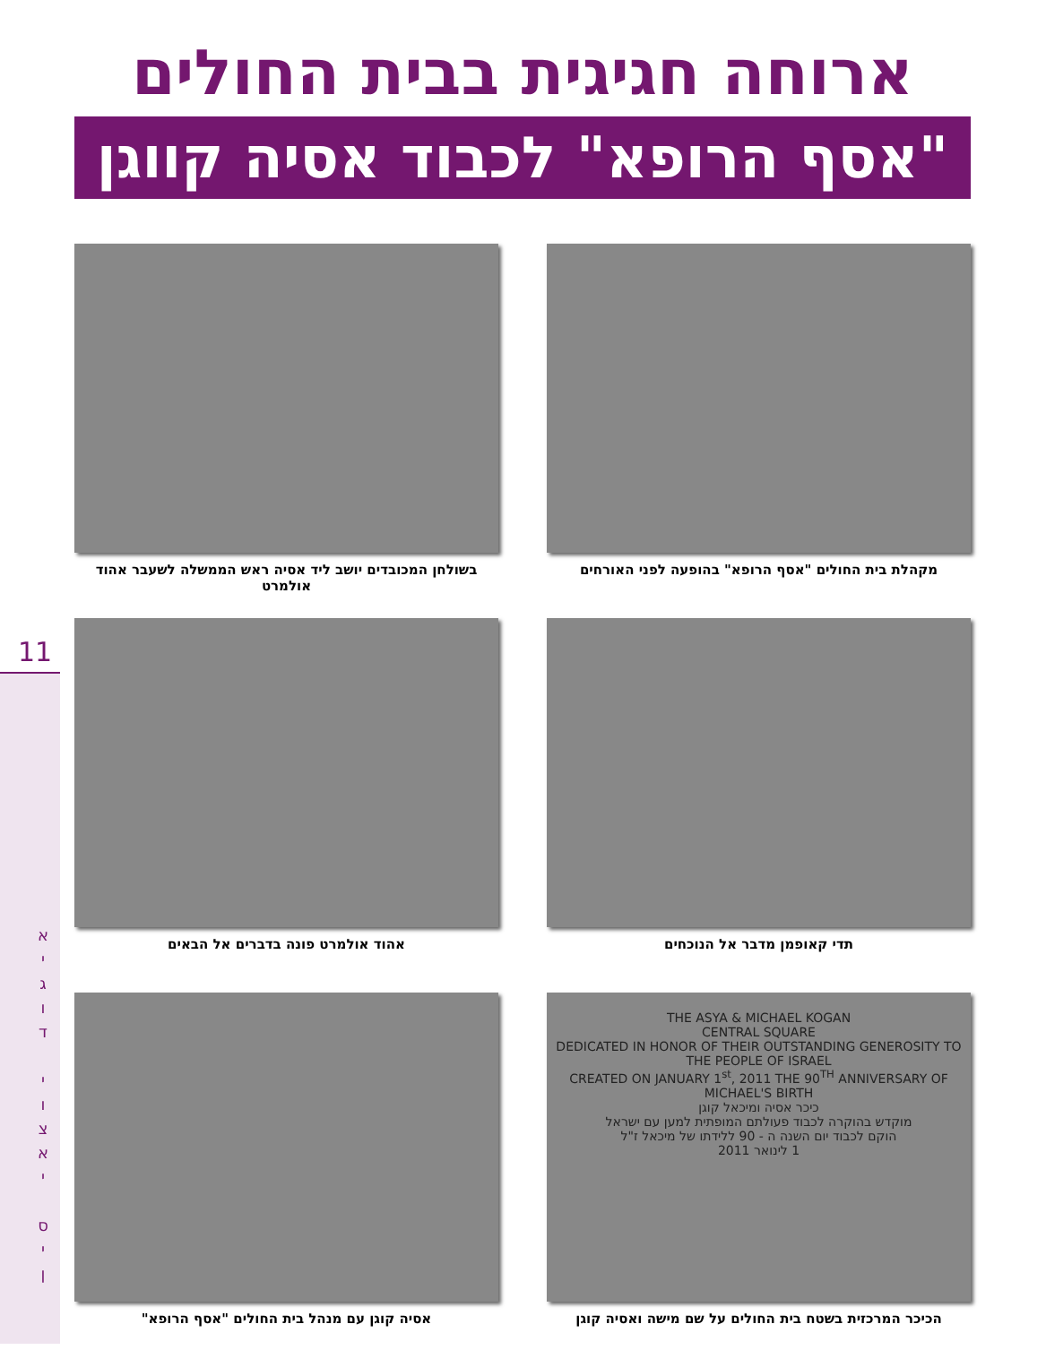ארוחה חגיגית בבית החולים
"אסף הרופא" לכבוד אסיה קווגן
מקהלת בית החולים "אסף הרופא" בהופעה לפני האורחים
בשולחן המכובדים יושב ליד אסיה ראש הממשלה לשעבר אהוד אולמרט
תדי קאופמן מדבר אל הנוכחים
אהוד אולמרט פונה בדברים אל הבאים
THE ASYA & MICHAEL KOGAN
CENTRAL SQUARE
DEDICATED IN HONOR OF THEIR OUTSTANDING GENEROSITY TO THE PEOPLE OF ISRAEL
CREATED ON JANUARY 1<sup>st</sup>, 2011 THE 90<sup>TH</sup> ANNIVERSARY OF MICHAEL'S BIRTH
כיכר אסיה ומיכאל קוגן
מוקדש בהוקרה לכבוד פעולתם המופתית למען עם ישראל
הוקם לכבוד יום השנה ה - 90 ללידתו של מיכאל ז"ל
1 לינואר 2011
הכיכר המרכזית בשטח בית החולים על שם מישה ואסיה קוגן
אסיה קוגן עם מנהל בית החולים "אסף הרופא"
11
א
י
ג
ו
ד
י
ו
צ
א
י
ס
י
ן